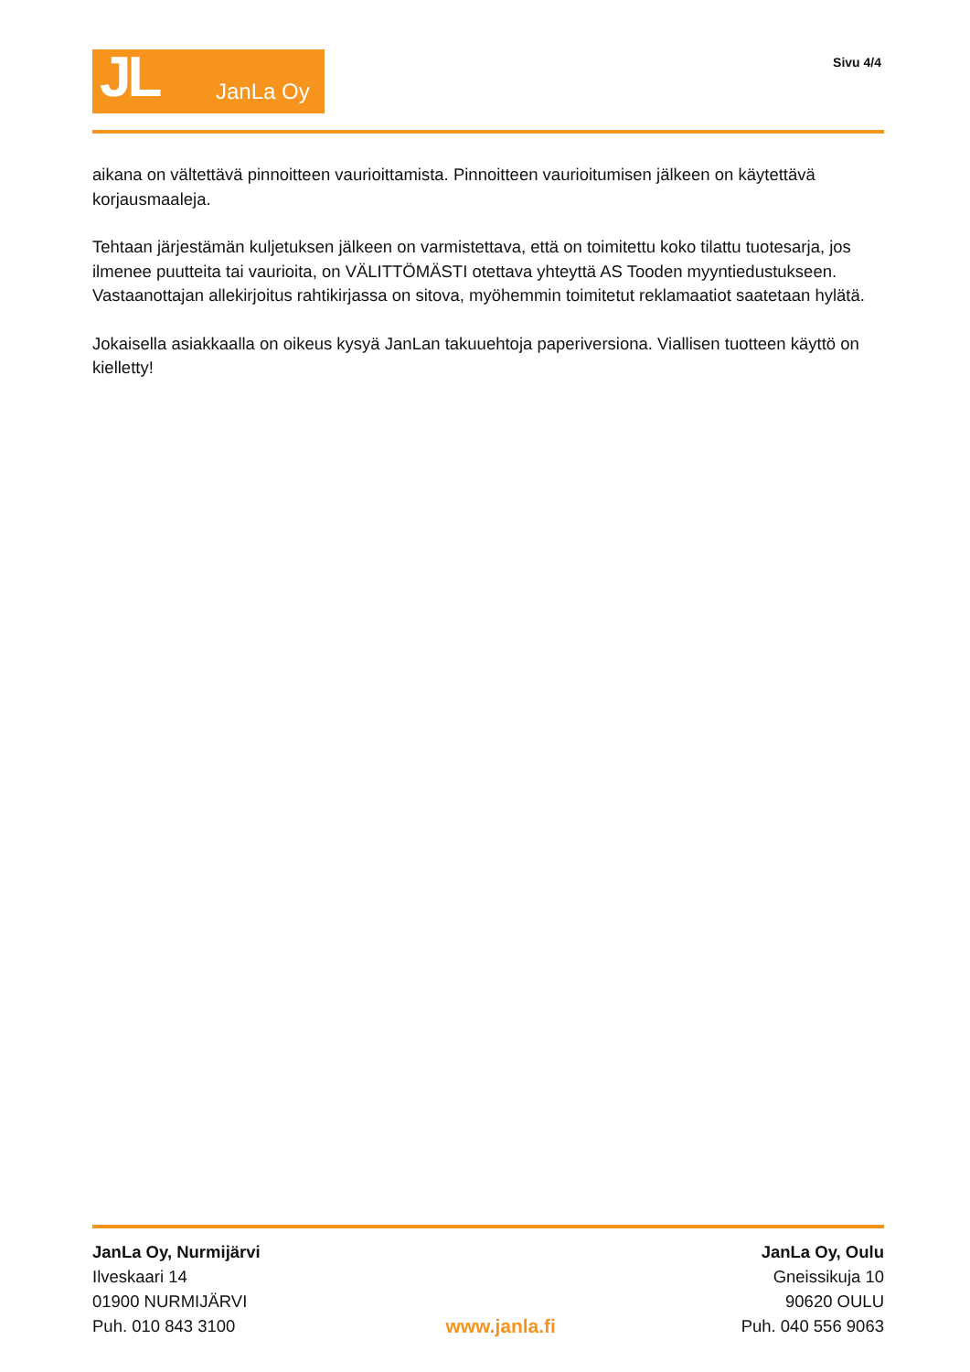JL JanLa Oy
Sivu 4/4
aikana on vältettävä pinnoitteen vaurioittamista. Pinnoitteen vaurioitumisen jälkeen on käytettävä korjausmaaleja.
Tehtaan järjestämän kuljetuksen jälkeen on varmistettava, että on toimitettu koko tilattu tuotesarja, jos ilmenee puutteita tai vaurioita, on VÄLITTÖMÄSTI otettava yhteyttä AS Tooden myyntiedustukseen. Vastaanottajan allekirjoitus rahtikirjassa on sitova, myöhemmin toimitetut reklamaatiot saatetaan hylätä.
Jokaisella asiakkaalla on oikeus kysyä JanLan takuuehtoja paperiversiona. Viallisen tuotteen käyttö on kielletty!
JanLa Oy, Nurmijärvi
Ilveskaari 14
01900 NURMIJÄRVI
Puh. 010 843 3100
www.janla.fi JanLa Oy, Oulu
Gneissikuja 10
90620 OULU
Puh. 040 556 9063